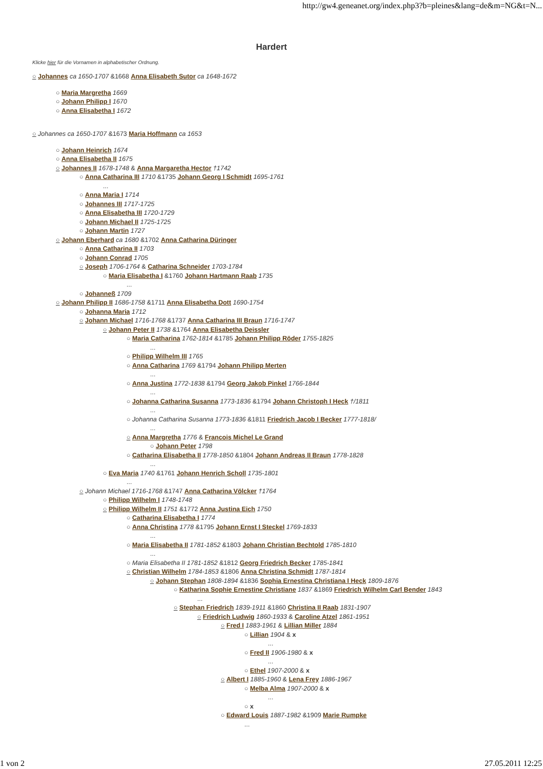http://gw4.geneanet.org/index.php3?b=pleines&lang=de&m=NG&t=N...
Hardert
Klicke hier für die Vornamen in alphabetischer Ordnung.
○ Johannes ca 1650-1707 &1668 Anna Elisabeth Sutor ca 1648-1672
○ Maria Margretha 1669
○ Johann Philipp I 1670
○ Anna Elisabetha I 1672
○ Johannes ca 1650-1707 &1673 Maria Hoffmann ca 1653
○ Johann Heinrich 1674
○ Anna Elisabetha II 1675
○ Johannes II 1678-1748 & Anna Margaretha Hector †1742
○ Anna Catharina III 1710 &1735 Johann Georg I Schmidt 1695-1761
...
○ Anna Maria I 1714
○ Johannes III 1717-1725
○ Anna Elisabetha III 1720-1729
○ Johann Michael II 1725-1725
○ Johann Martin 1727
○ Johann Eberhard ca 1680 &1702 Anna Catharina Düringer
○ Anna Catharina II 1703
○ Johann Conrad 1705
○ Joseph 1706-1764 & Catharina Schneider 1703-1784
○ Maria Elisabetha I &1760 Johann Hartmann Raab 1735
...
○ Johanneß 1709
○ Johann Philipp II 1686-1758 &1711 Anna Elisabetha Dott 1690-1754
○ Johanna Maria 1712
○ Johann Michael 1716-1768 &1737 Anna Catharina III Braun 1716-1747
○ Johann Peter II 1738 &1764 Anna Elisabetha Deissler
○ Maria Catharina 1762-1814 &1785 Johann Philipp Röder 1755-1825
...
○ Philipp Wilhelm III 1765
○ Anna Catharina 1769 &1794 Johann Philipp Merten
...
○ Anna Justina 1772-1838 &1794 Georg Jakob Pinkel 1766-1844
...
○ Johanna Catharina Susanna 1773-1836 &1794 Johann Christoph I Heck †/1811
...
○ Johanna Catharina Susanna 1773-1836 &1811 Friedrich Jacob I Becker 1777-1818/
...
○ Anna Margretha 1776 & Francois Michel Le Grand
○ Johann Peter 1798
○ Catharina Elisabetha II 1778-1850 &1804 Johann Andreas II Braun 1778-1828
...
○ Eva Maria 1740 &1761 Johann Henrich Scholl 1735-1801
...
○ Johann Michael 1716-1768 &1747 Anna Catharina Völcker †1764
○ Philipp Wilhelm I 1748-1748
○ Philipp Wilhelm II 1751 &1772 Anna Justina Eich 1750
○ Catharina Elisabetha I 1774
○ Anna Christina 1778 &1795 Johann Ernst I Steckel 1769-1833
...
○ Maria Elisabetha II 1781-1852 &1803 Johann Christian Bechtold 1785-1810
...
○ Maria Elisabetha II 1781-1852 &1812 Georg Friedrich Becker 1785-1841
○ Christian Wilhelm 1784-1853 &1806 Anna Christina Schmidt 1787-1814
○ Johann Stephan 1808-1894 &1836 Sophia Ernestina Christiana I Heck 1809-1876
○ Katharina Sophie Ernestine Christiane 1837 &1869 Friedrich Wilhelm Carl Bender 1843
...
○ Stephan Friedrich 1839-1911 &1860 Christina II Raab 1831-1907
○ Friedrich Ludwig 1860-1933 & Caroline Atzel 1861-1951
○ Fred I 1883-1961 & Lillian Miller 1884
○ Lillian 1904 & x
...
○ Fred II 1906-1980 & x
...
○ Ethel 1907-2000 & x
○ Albert I 1885-1960 & Lena Frey 1886-1967
○ Melba Alma 1907-2000 & x
...
○ x
○ Edward Louis 1887-1982 &1909 Marie Rumpke
...
1 von 2 27.05.2011 12:25